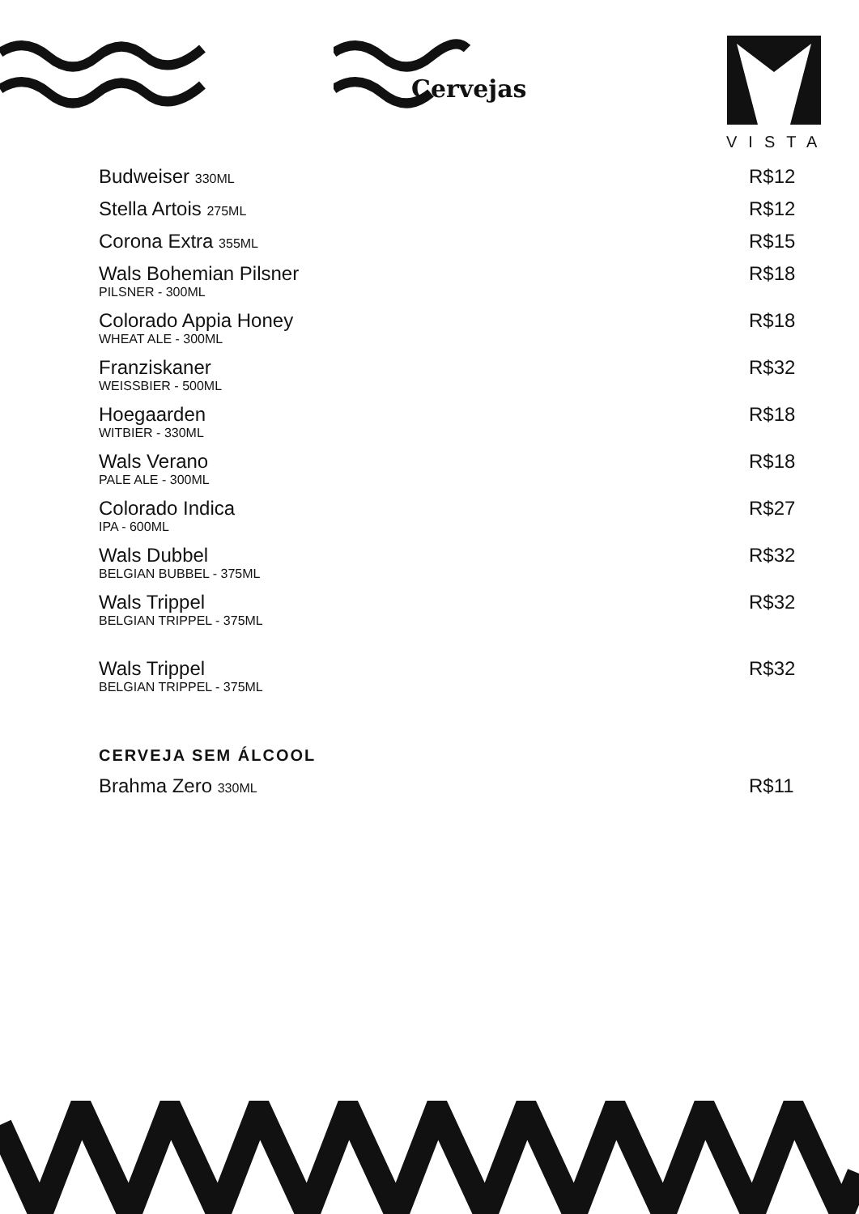Cervejas
VISTA
Budweiser 330ML R$12
Stella Artois 275ML R$12
Corona Extra 355ML R$15
Wals Bohemian Pilsner
PILSNER - 300ML R$18
Colorado Appia Honey
WHEAT ALE - 300ML R$18
Franziskaner
WEISSBIER - 500ML R$32
Hoegaarden
WITBIER - 330ML R$18
Wals Verano
PALE ALE - 300ML R$18
Colorado Indica
IPA - 600ML R$27
Wals Dubbel
BELGIAN BUBBEL - 375ML R$32
Wals Trippel
BELGIAN TRIPPEL - 375ML R$32
Wals Trippel
BELGIAN TRIPPEL - 375ML R$32
CERVEJA SEM ÁLCOOL
Brahma Zero 330ML R$11